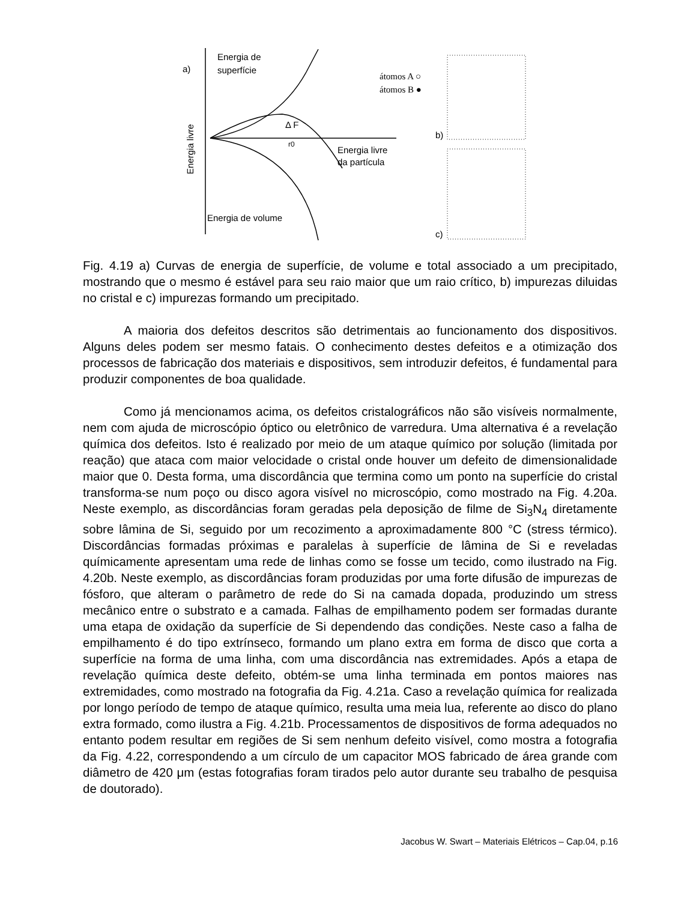a)
Energia de
superfície
Energia livre
Δ F
r0
Energia livre
da partícula
Energia de volume
átomos A ○
átomos B ●
b)
c)
Fig. 4.19 a) Curvas de energia de superfície, de volume e total associado a um precipitado, mostrando que o mesmo é estável para seu raio maior que um raio crítico, b) impurezas diluidas no cristal e c) impurezas formando um precipitado.
A maioria dos defeitos descritos são detrimentais ao funcionamento dos dispositivos. Alguns deles podem ser mesmo fatais. O conhecimento destes defeitos e a otimização dos processos de fabricação dos materiais e dispositivos, sem introduzir defeitos, é fundamental para produzir componentes de boa qualidade.
Como já mencionamos acima, os defeitos cristalográficos não são visíveis normalmente, nem com ajuda de microscópio óptico ou eletrônico de varredura. Uma alternativa é a revelação química dos defeitos. Isto é realizado por meio de um ataque químico por solução (limitada por reação) que ataca com maior velocidade o cristal onde houver um defeito de dimensionalidade maior que 0. Desta forma, uma discordância que termina como um ponto na superfície do cristal transforma-se num poço ou disco agora visível no microscópio, como mostrado na Fig. 4.20a. Neste exemplo, as discordâncias foram geradas pela deposição de filme de Si<sub>3</sub>N<sub>4</sub> diretamente sobre lâmina de Si, seguido por um recozimento a aproximadamente 800 °C (stress térmico). Discordâncias formadas próximas e paralelas à superfície de lâmina de Si e reveladas químicamente apresentam uma rede de linhas como se fosse um tecido, como ilustrado na Fig. 4.20b. Neste exemplo, as discordâncias foram produzidas por uma forte difusão de impurezas de fósforo, que alteram o parâmetro de rede do Si na camada dopada, produzindo um stress mecânico entre o substrato e a camada. Falhas de empilhamento podem ser formadas durante uma etapa de oxidação da superfície de Si dependendo das condições. Neste caso a falha de empilhamento é do tipo extrínseco, formando um plano extra em forma de disco que corta a superfície na forma de uma linha, com uma discordância nas extremidades. Após a etapa de revelação química deste defeito, obtém-se uma linha terminada em pontos maiores nas extremidades, como mostrado na fotografia da Fig. 4.21a. Caso a revelação química for realizada por longo período de tempo de ataque químico, resulta uma meia lua, referente ao disco do plano extra formado, como ilustra a Fig. 4.21b. Processamentos de dispositivos de forma adequados no entanto podem resultar em regiões de Si sem nenhum defeito visível, como mostra a fotografia da Fig. 4.22, correspondendo a um círculo de um capacitor MOS fabricado de área grande com diâmetro de 420 μm (estas fotografias foram tirados pelo autor durante seu trabalho de pesquisa de doutorado).
Jacobus W. Swart – Materiais Elétricos – Cap.04, p.16